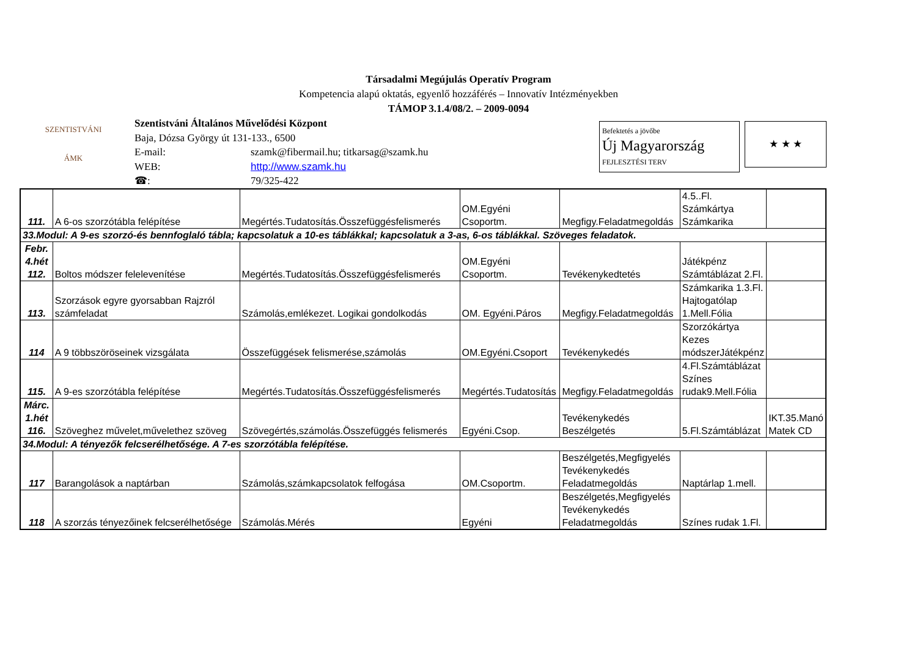Társadalmi Megújulás Operatív Program
Kompetencia alapú oktatás, egyenlő hozzáférés – Innovatív Intézményekben
TÁMOP 3.1.4/08/2. – 2009-0094
SZENTISTVÁNI
ÁMK
Szentistváni Általános Művelődési Központ
Baja, Dózsa György út 131-133., 6500
E-mail: szamk@fibermail.hu; titkarsag@szamk.hu
WEB: http://www.szamk.hu
☎: 79/325-422
Befektetés a jövőbe
Új Magyarország
FEJLESZTÉSI TERV
★ ★ ★
| 111. | A 6-os szorzótábla felépítése | Megértés.Tudatosítás.Összefüggésfelismerés | OM.Egyéni Csoportm. | Megfigy.Feladatmegoldás | 4.5..Fl. Számkártya Számkarika | |
| 33.Modul: A 9-es szorzó-és bennfoglaló tábla; kapcsolatuk a 10-es táblákkal; kapcsolatuk a 3-as, 6-os táblákkal. Szöveges feladatok. | | | | | | |
| Febr. 4.hét 112. | Boltos módszer felelevenítése | Megértés.Tudatosítás.Összefüggésfelismerés | OM.Egyéni Csoportm. | Tevékenykedtetés | Játékpénz Számtáblázat 2.Fl. | |
| 113. | Szorzások egyre gyorsabban Rajzról számfeladat | Számolás,emlékezet. Logikai gondolkodás | OM. Egyéni.Páros | Megfigy.Feladatmegoldás | Számkarika 1.3.Fl. Hajtogatólap 1.Mell.Fólia | |
| 114 | A 9 többszöröseinek vizsgálata | Összefüggések felismerése,számolás | OM.Egyéni.Csoport | Tevékenykedés | Szorzókártya Kezes módszerJátékpénz | |
| 115. | A 9-es szorzótábla felépítése | Megértés.Tudatosítás.Összefüggésfelismerés | Megértés.Tudatosítás | Megfigy.Feladatmegoldás | 4.Fl.Számtáblázat Színes rudak9.Mell.Fólia | |
| Márc. 1.hét 116. | Szöveghez művelet,művelethez szöveg | Szövegértés,számolás.Összefüggés felismerés | Egyéni.Csop. | Tevékenykedés Beszélgetés | 5.Fl.Számtáblázat | IKT.35.Manó Matek CD |
| 34.Modul: A tényezők felcserélhetősége. A 7-es szorzótábla felépítése. | | | | | | |
| 117 | Barangolások a naptárban | Számolás,számkapcsolatok felfogása | OM.Csoportm. | Beszélgetés,Megfigyelés Tevékenykedés Feladatmegoldás | Naptárlap 1.mell. | |
| 118 | A szorzás tényezőinek felcserélhetősége | Számolás.Mérés | Egyéni | Beszélgetés,Megfigyelés Tevékenykedés Feladatmegoldás | Színes rudak 1.Fl. | |